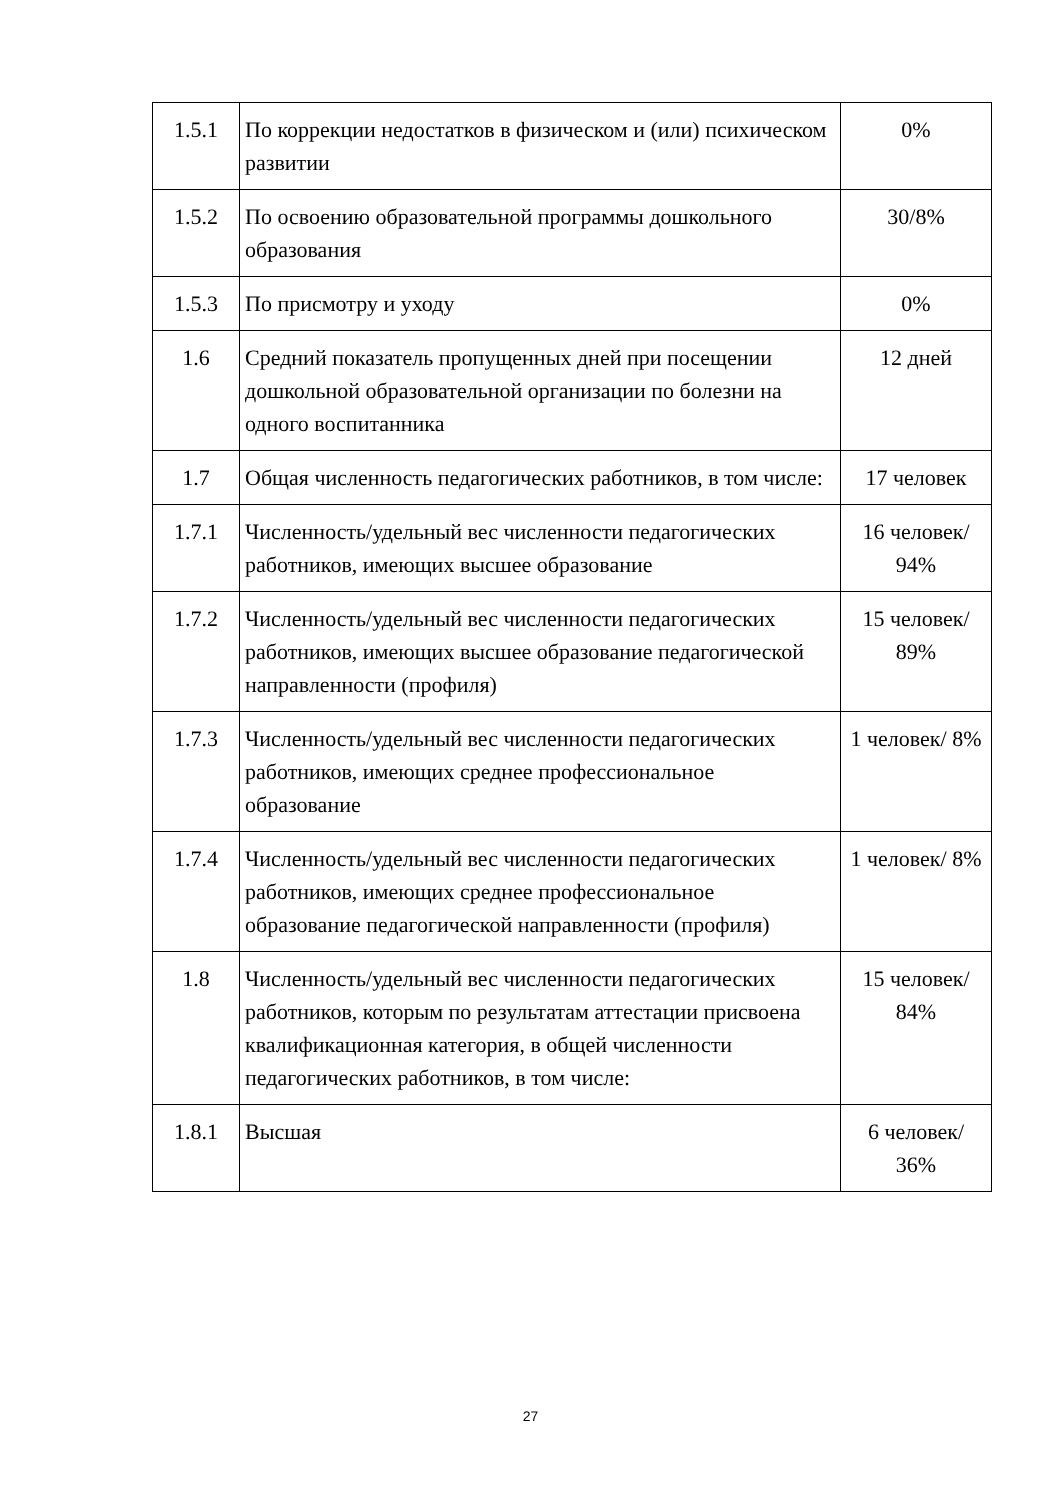| 1.5.1 | По коррекции недостатков в физическом и (или) психическом развитии | 0% |
| 1.5.2 | По освоению образовательной программы дошкольного образования | 30/8% |
| 1.5.3 | По присмотру и уходу | 0% |
| 1.6 | Средний показатель пропущенных дней при посещении дошкольной образовательной организации по болезни на одного воспитанника | 12 дней |
| 1.7 | Общая численность педагогических работников, в том числе: | 17 человек |
| 1.7.1 | Численность/удельный вес численности педагогических работников, имеющих высшее образование | 16 человек/ 94% |
| 1.7.2 | Численность/удельный вес численности педагогических работников, имеющих высшее образование педагогической направленности (профиля) | 15 человек/ 89% |
| 1.7.3 | Численность/удельный вес численности педагогических работников, имеющих среднее профессиональное образование | 1 человек/ 8% |
| 1.7.4 | Численность/удельный вес численности педагогических работников, имеющих среднее профессиональное образование педагогической направленности (профиля) | 1 человек/ 8% |
| 1.8 | Численность/удельный вес численности педагогических работников, которым по результатам аттестации присвоена квалификационная категория, в общей численности педагогических работников, в том числе: | 15 человек/ 84% |
| 1.8.1 | Высшая | 6 человек/ 36% |
27